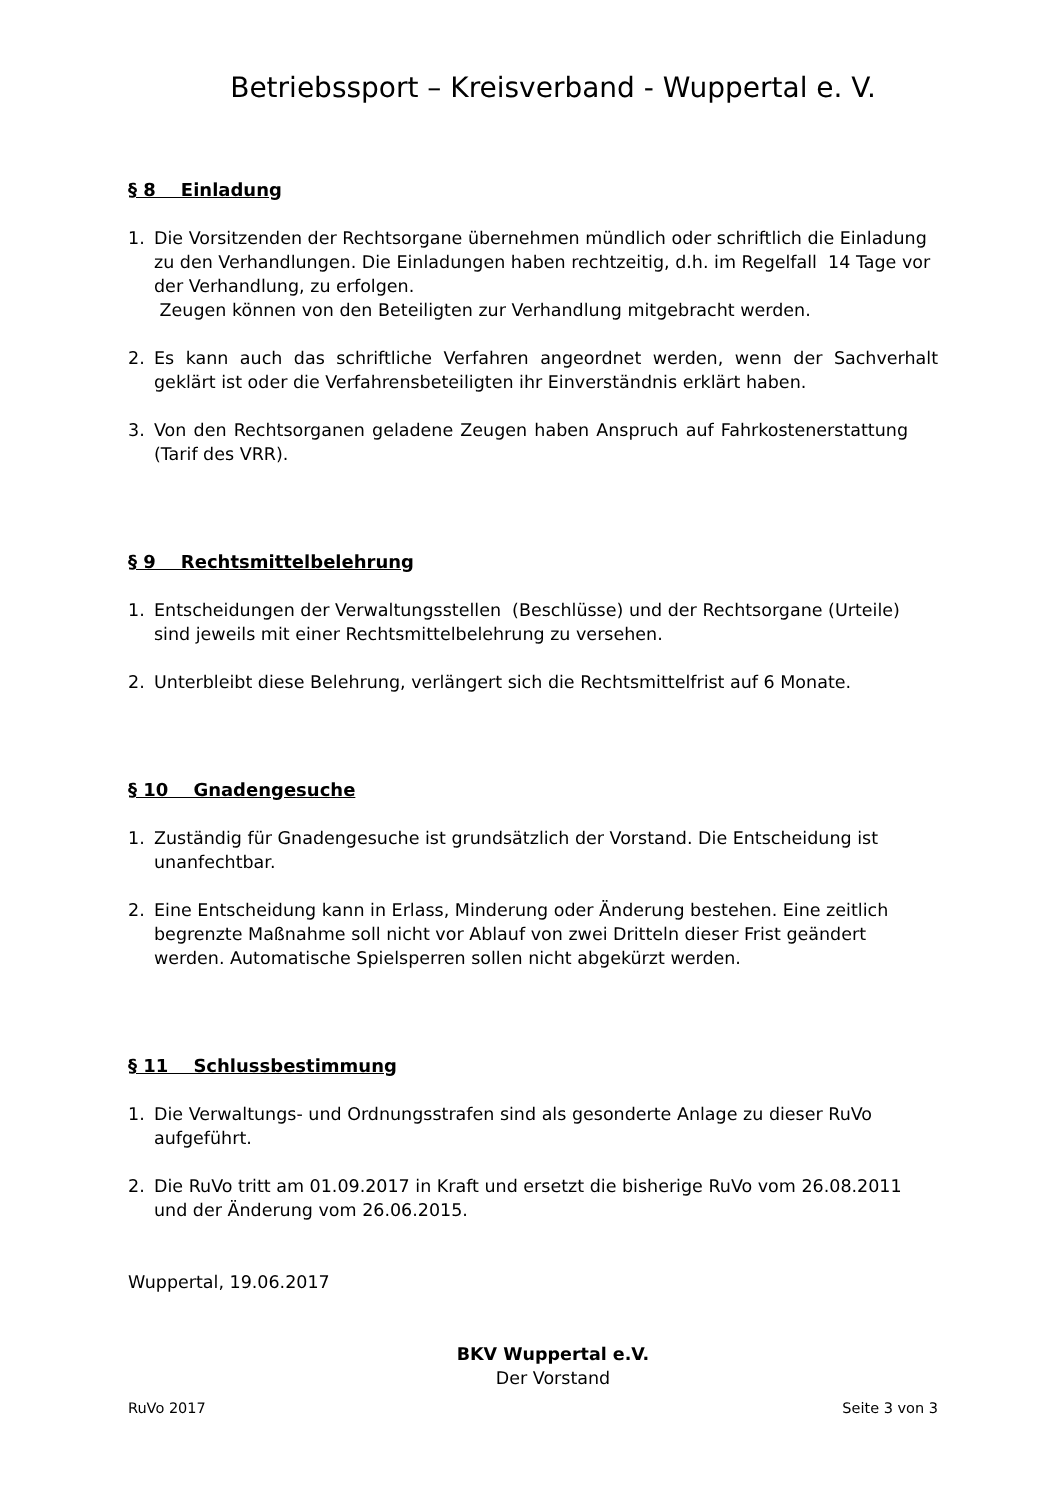Betriebssport – Kreisverband - Wuppertal e. V.
§ 8 Einladung
1. Die Vorsitzenden der Rechtsorgane übernehmen mündlich oder schriftlich die Einladung zu den Verhandlungen. Die Einladungen haben rechtzeitig, d.h. im Regelfall 14 Tage vor der Verhandlung, zu erfolgen.
Zeugen können von den Beteiligten zur Verhandlung mitgebracht werden.
2. Es kann auch das schriftliche Verfahren angeordnet werden, wenn der Sachverhalt geklärt ist oder die Verfahrensbeteiligten ihr Einverständnis erklärt haben.
3. Von den Rechtsorganen geladene Zeugen haben Anspruch auf Fahrkostenerstattung (Tarif des VRR).
§ 9 Rechtsmittelbelehrung
1. Entscheidungen der Verwaltungsstellen (Beschlüsse) und der Rechtsorgane (Urteile) sind jeweils mit einer Rechtsmittelbelehrung zu versehen.
2. Unterbleibt diese Belehrung, verlängert sich die Rechtsmittelfrist auf 6 Monate.
§ 10 Gnadengesuche
1. Zuständig für Gnadengesuche ist grundsätzlich der Vorstand. Die Entscheidung ist unanfechtbar.
2. Eine Entscheidung kann in Erlass, Minderung oder Änderung bestehen. Eine zeitlich begrenzte Maßnahme soll nicht vor Ablauf von zwei Dritteln dieser Frist geändert werden. Automatische Spielsperren sollen nicht abgekürzt werden.
§ 11 Schlussbestimmung
1. Die Verwaltungs- und Ordnungsstrafen sind als gesonderte Anlage zu dieser RuVo aufgeführt.
2. Die RuVo tritt am 01.09.2017 in Kraft und ersetzt die bisherige RuVo vom 26.08.2011 und der Änderung vom 26.06.2015.
Wuppertal, 19.06.2017
BKV Wuppertal e.V.
Der Vorstand
RuVo 2017 Seite 3 von 3